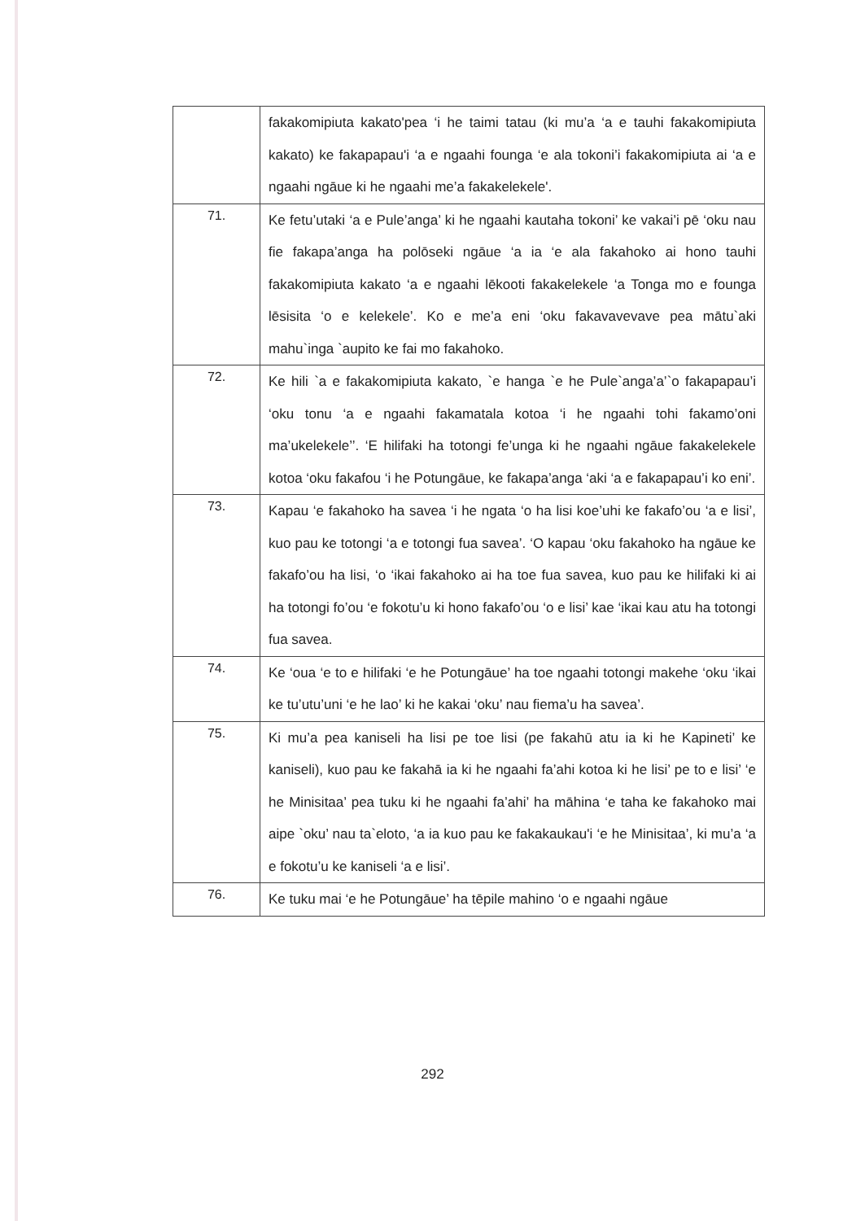| | fakakomipiuta kakato'pea ‘i he taimi tatau (ki mu’a ‘a e tauhi fakakomipiuta kakato) ke fakapapau'i ‘a e ngaahi founga ‘e ala tokoni’i fakakomipiuta ai ‘a e ngaahi ngāue ki he ngaahi me’a fakakelekele'. |
| 71. | Ke fetu’utaki ‘a e Pule’anga’ ki he ngaahi kautaha tokoni’ ke vakai’i pē ‘oku nau fie fakapa’anga ha polōseki ngāue ‘a ia ‘e ala fakahoko ai hono tauhi fakakomipiuta kakato ‘a e ngaahi lēkooti fakakelekele ‘a Tonga mo e founga lēsisita ‘o e kelekele’. Ko e me’a eni ‘oku fakavavevave pea mātu`aki mahu`inga `aupito ke fai mo fakahoko. |
| 72. | Ke hili `a e fakakomipiuta kakato, `e hanga `e he Pule`anga’a’`o fakapapau’i ‘oku tonu ‘a e ngaahi fakamatala kotoa ‘i he ngaahi tohi fakamo’oni ma’ukelekele’’. ‘E hilifaki ha totongi fe’unga ki he ngaahi ngāue fakakelekele kotoa ‘oku fakafou ‘i he Potungāue, ke fakapa’anga ‘aki ‘a e fakapapau’i ko eni’. |
| 73. | Kapau ‘e fakahoko ha savea ‘i he ngata ‘o ha lisi koe’uhi ke fakafo’ou ‘a e lisi’, kuo pau ke totongi ‘a e totongi fua savea’. ‘O kapau ‘oku fakahoko ha ngāue ke fakafo’ou ha lisi, ‘o ‘ikai fakahoko ai ha toe fua savea, kuo pau ke hilifaki ki ai ha totongi fo’ou ‘e fokotu’u ki hono fakafo’ou ‘o e lisi’ kae ‘ikai kau atu ha totongi fua savea. |
| 74. | Ke ‘oua ‘e to e hilifaki ‘e he Potungāue’ ha toe ngaahi totongi makehe ‘oku ‘ikai ke tu’utu’uni ‘e he lao’ ki he kakai ‘oku’ nau fiema’u ha savea’. |
| 75. | Ki mu’a pea kaniseli ha lisi pe toe lisi (pe fakahū atu ia ki he Kapineti’ ke kaniseli), kuo pau ke fakahā ia ki he ngaahi fa’ahi kotoa ki he lisi’ pe to e lisi’ ‘e he Minisitaa’ pea tuku ki he ngaahi fa’ahi’ ha māhina ‘e taha ke fakahoko mai aipe `oku’ nau ta`eloto, ‘a ia kuo pau ke fakakaukau'i ‘e he Minisitaa’, ki mu’a ‘a e fokotu’u ke kaniseli ‘a e lisi’. |
| 76. | Ke tuku mai ‘e he Potungāue’ ha tēpile mahino ‘o e ngaahi ngāue |
292